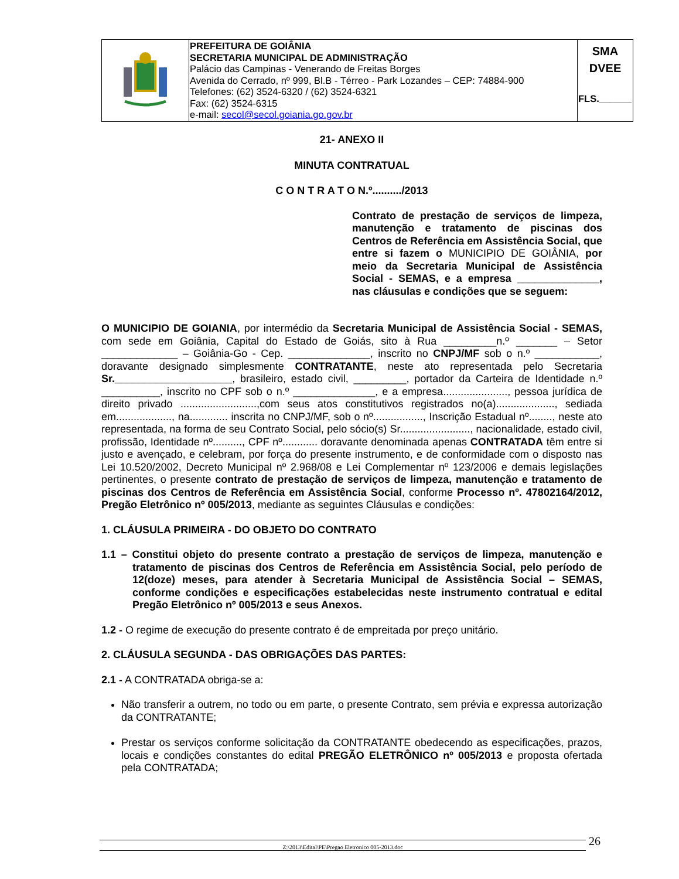| | PREFEITURA DE GOIÂNIA SECRETARIA MUNICIPAL DE ADMINISTRAÇÃO Palácio das Campinas - Venerando de Freitas Borges Avenida do Cerrado, nº 999, Bl.B - Térreo - Park Lozandes – CEP: 74884-900 Telefones: (62) 3524-6320 / (62) 3524-6321 Fax: (62) 3524-6315 e-mail: secol@secol.goiania.go.gov.br | SMA DVEE FLS.______ |
21- ANEXO II
MINUTA CONTRATUAL
C O N T R A T O N.º........../2013
Contrato de prestação de serviços de limpeza, manutenção e tratamento de piscinas dos Centros de Referência em Assistência Social, que entre si fazem o MUNICIPIO DE GOIÂNIA, por meio da Secretaria Municipal de Assistência Social - SEMAS, e a empresa ______________, nas cláusulas e condições que se seguem:
O MUNICIPIO DE GOIANIA, por intermédio da Secretaria Municipal de Assistência Social - SEMAS, com sede em Goiânia, Capital do Estado de Goiás, sito à Rua _________n.º _______ – Setor _____________ – Goiânia-Go - Cep. ______________, inscrito no CNPJ/MF sob o n.º ___________, doravante designado simplesmente CONTRATANTE, neste ato representada pelo Secretaria Sr.____________________, brasileiro, estado civil, _________, portador da Carteira de Identidade n.º __________, inscrito no CPF sob o n.º ______________, e a empresa......................, pessoa jurídica de direito privado ..........................,com seus atos constitutivos registrados no(a)...................., sediada em..................., na............. inscrita no CNPJ/MF, sob o nº................., Inscrição Estadual nº........, neste ato representada, na forma de seu Contrato Social, pelo sócio(s) Sr........................, nacionalidade, estado civil, profissão, Identidade nº.........., CPF nº............ doravante denominada apenas CONTRATADA têm entre si justo e avençado, e celebram, por força do presente instrumento, e de conformidade com o disposto nas Lei 10.520/2002, Decreto Municipal nº 2.968/08 e Lei Complementar nº 123/2006 e demais legislações pertinentes, o presente contrato de prestação de serviços de limpeza, manutenção e tratamento de piscinas dos Centros de Referência em Assistência Social, conforme Processo nº. 47802164/2012, Pregão Eletrônico nº 005/2013, mediante as seguintes Cláusulas e condições:
1. CLÁUSULA PRIMEIRA - DO OBJETO DO CONTRATO
1.1 – Constitui objeto do presente contrato a prestação de serviços de limpeza, manutenção e tratamento de piscinas dos Centros de Referência em Assistência Social, pelo período de 12(doze) meses, para atender à Secretaria Municipal de Assistência Social – SEMAS, conforme condições e especificações estabelecidas neste instrumento contratual e edital Pregão Eletrônico nº 005/2013 e seus Anexos.
1.2 - O regime de execução do presente contrato é de empreitada por preço unitário.
2. CLÁUSULA SEGUNDA - DAS OBRIGAÇÕES DAS PARTES:
2.1 - A CONTRATADA obriga-se a:
Não transferir a outrem, no todo ou em parte, o presente Contrato, sem prévia e expressa autorização da CONTRATANTE;
Prestar os serviços conforme solicitação da CONTRATANTE obedecendo as especificações, prazos, locais e condições constantes do edital PREGÃO ELETRÔNICO nº 005/2013 e proposta ofertada pela CONTRATADA;
Z:\2013\Edital\PE\Pregao Eletronico 005-2013.doc 26